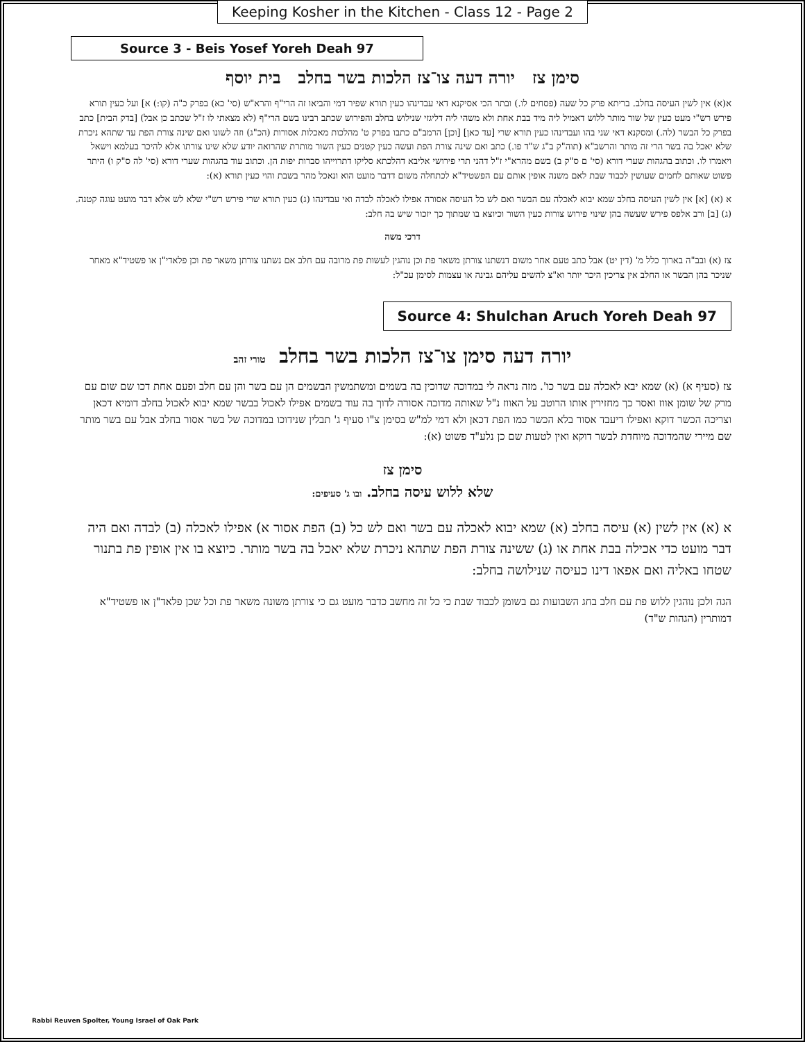Keeping Kosher in the Kitchen - Class 12 - Page 2
Source 3 - Beis Yosef Yoreh Deah 97
סימן צז יורה דעה צו־צז הלכות בשר בחלב בית יוסף
א(א) אין לשין העיסה בחלב. בריתא פרק כל שעה (פסחים לו.) ובתר הכי אסיקנא דאי עבדינהו כעין תורא שפיר דמי והביאו זה הרי"ף והרא"ש (סי' כא) בפרק כ"ה (קו:) א] ועל כעין תורא פירש רש"י מעט כעין של שור מותר ללוש דאמיל ליה מיד בבת אחת ולא משהי ליה דליגזי שנילוש בחלב והפירוש שכתב רבינו בשם הרי"ף (לא מצאתי לו ז"ל שכתב כן אבל) [בדק הבית] כתב בפרק כל הבשר (לה.) ומסקנא דאי שני בהו ועבדינהו כעין תורא שרי [עד כאן] [וכן] הרמב"ם כתבו בפרק ט' מהלכות מאכלות אסורות (הכ"ג) וזה לשונו ואם שינה צורת הפת עד שתהא ניכרת שלא יאכל בה בשר הרי זה מותר והרשב"א (תוה"ק ב"ג ש"ד פו.) כתב ואם שינה צורת הפת ועשה כעין קטנים כעין השור מותרת שהרואה יודע שלא שינו צורתו אלא להיכר בעלמא וישאל ויאמרו לו. וכתוב בהגהות שערי דורא (סי' ם ס"ק ב) בשם מהרא"י ז"ל דהני תרי פירושי אליבא דהלכתא סליקו דתרוייהו סברות יפות הן. וכתוב עוד בהגהות שערי דורא (סי' לה ס"ק ו) היתר פשוט שאותם לחמים שעושין לכבוד שבת לאם משנה אופין אותם עם הפשטיד"א לכתחלה משום דדבר מועט הוא ונאכל מהר בשבת והוי כעין תורא (א):
א (א) [א] אין לשין העיסה בחלב שמא יבוא לאכלה עם הבשר ואם לש כל העיסה אסורה אפילו לאכלה לבדה ואי עבדינהו (ג) כעין תורא שרי פירש רש"י שלא לש אלא דבר מועט עוגה קטנה. (ג) [ב] ורב אלפס פירש שעשה בהן שינוי פירוש צורות כעין השור וכיוצא בו שמתוך כך יזכור שיש בה חלב:
דרכי משה
צז (א) ובב"ה בארוך כלל מ' (דין יט) אבל כתב טעם אחר משום דנשתנו צורתן משאר פת וכן נוהגין לעשות פת מרובה עם חלב אם נשתנו צורתן משאר פת וכן פלאדי"ן או פשטיד"א מאחר שניכר בהן הבשר או החלב אין צריכין היכר יותר וא"צ להשים עליהם גבינה או עצמות לסימן עכ"ל:
Source 4: Shulchan Aruch Yoreh Deah 97
יורה דעה סימן צו־צז הלכות בשר בחלב טורי זהב
צז (סעיף א) (א) שמא יבא לאכלה עם בשר כו'. מזה נראה לי במדוכה שדוכין בה בשמים ומשתמשין הבשמים הן עם בשר והן עם חלב ופעם אחת דכו שם שום עם מרק של שומן אווז ואסר כך מחזירין אותו הרוטב על האווז נ"ל שאותה מדוכה אסורה לדוך בה עוד בשמים אפילו לאכול בבשר שמא יבוא לאכול בחלב דומיא דכאן וצריכה הכשר דוקא ואפילו דיעבד אסור בלא הכשר כמו הפת דכאן ולא דמי למ"ש בסימן צ"ו סעיף ג' תבלין שנידוכו במדוכה של בשר אסור בחלב אבל עם בשר מותר שם מיירי שהמדוכה מיוחדת לבשר דוקא ואין לטעות שם כן נלע"ד פשוט (א):
סימן צז
שלא ללוש עיסה בחלב. ובו ג' סעיפים:
א (א) אין לשין (א) עיסה בחלב (א) שמא יבוא לאכלה עם בשר ואם לש כל (ב) הפת אסור א) אפילו לאכלה (ב) לבדה ואם היה דבר מועט כדי אכילה בבת אחת או (ג) ששינה צורת הפת שתהא ניכרת שלא יאכל בה בשר מותר. כיוצא בו אין אופין פת בתנור שטחו באליה ואם אפאו דינו כעיסה שנילושה בחלב:
הגה ולכן נוהגין ללוש פת עם חלב בחג השבועות גם בשומן לכבוד שבת כי כל זה מחשב כדבר מועט גם כי צורתן משונה משאר פת וכל שכן פלאד"ן או פשטיד"א דמותרין (הגהות ש"ד)
Rabbi Reuven Spolter, Young Israel of Oak Park